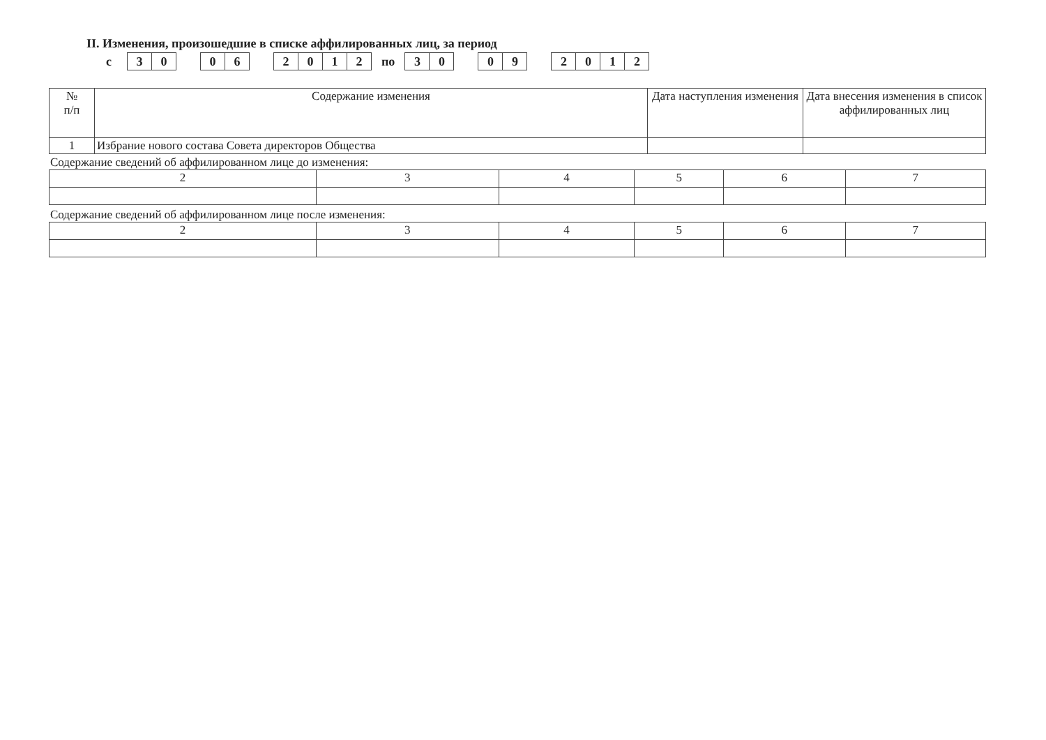II. Изменения, произошедшие в списке аффилированных лиц, за период
с
30 06 2012
по
30 09 2012
| № п/п | Содержание изменения | Дата наступления изменения | Дата внесения изменения в список аффилированных лиц |
| --- | --- | --- | --- |
| 1 | Избрание нового состава Совета директоров Общества | | |
Содержание сведений об аффилированном лице до изменения:
| 2 | 3 | 4 | 5 | 6 | 7 |
Содержание сведений об аффилированном лице после изменения:
| 2 | 3 | 4 | 5 | 6 | 7 |